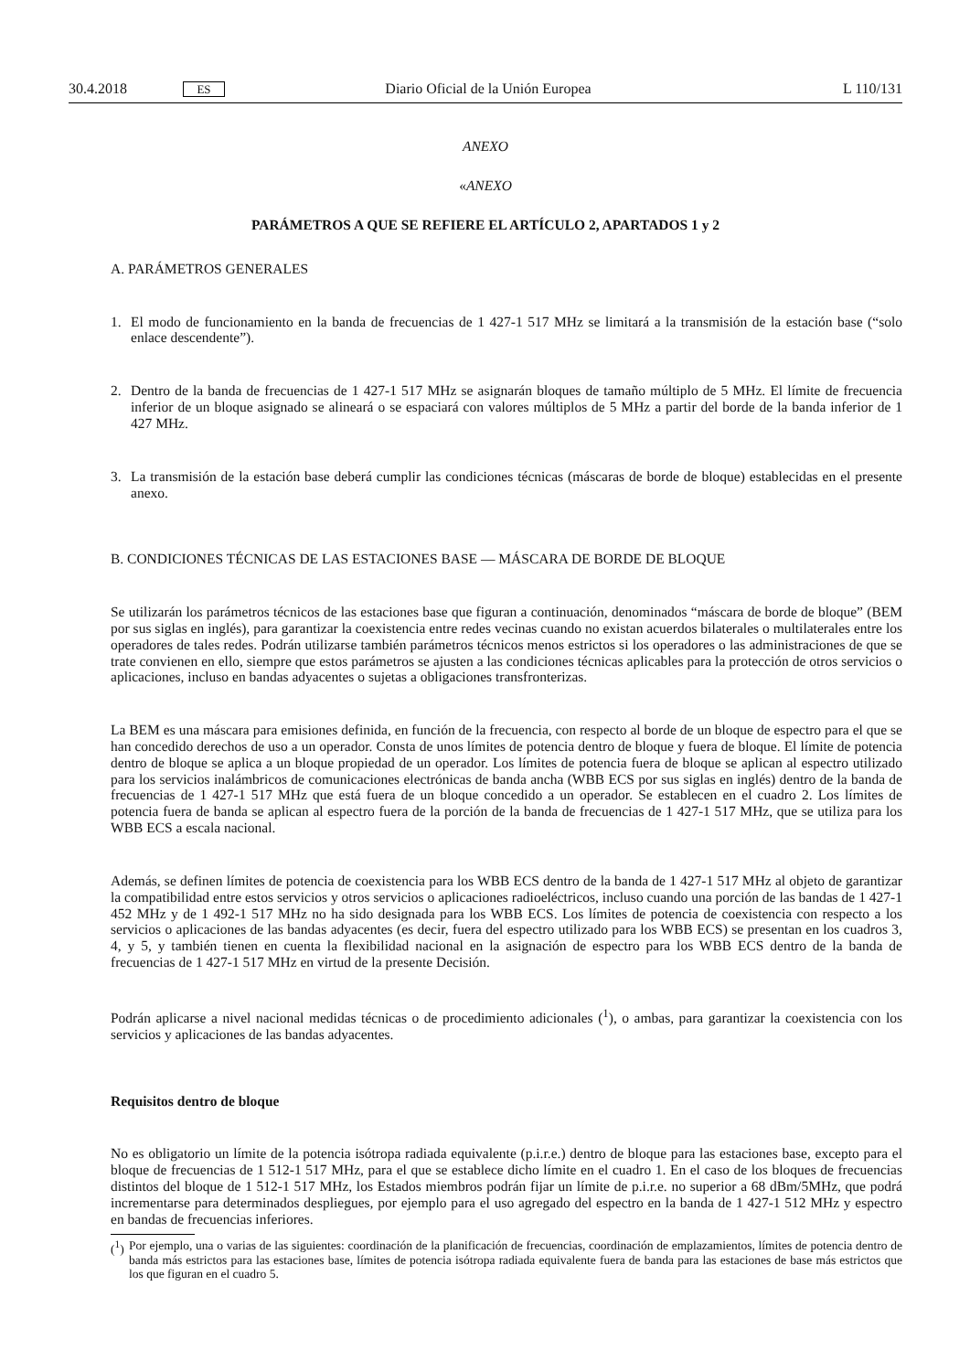30.4.2018
ES
Diario Oficial de la Unión Europea
L 110/131
ANEXO
«ANEXO
PARÁMETROS A QUE SE REFIERE EL ARTÍCULO 2, APARTADOS 1 y 2
A. PARÁMETROS GENERALES
1. El modo de funcionamiento en la banda de frecuencias de 1 427-1 517 MHz se limitará a la transmisión de la estación base (“solo enlace descendente”).
2. Dentro de la banda de frecuencias de 1 427-1 517 MHz se asignarán bloques de tamaño múltiplo de 5 MHz. El límite de frecuencia inferior de un bloque asignado se alineará o se espaciará con valores múltiplos de 5 MHz a partir del borde de la banda inferior de 1 427 MHz.
3. La transmisión de la estación base deberá cumplir las condiciones técnicas (máscaras de borde de bloque) establecidas en el presente anexo.
B. CONDICIONES TÉCNICAS DE LAS ESTACIONES BASE — MÁSCARA DE BORDE DE BLOQUE
Se utilizarán los parámetros técnicos de las estaciones base que figuran a continuación, denominados “máscara de borde de bloque” (BEM por sus siglas en inglés), para garantizar la coexistencia entre redes vecinas cuando no existan acuerdos bilaterales o multilaterales entre los operadores de tales redes. Podrán utilizarse también parámetros técnicos menos estrictos si los operadores o las administraciones de que se trate convienen en ello, siempre que estos parámetros se ajusten a las condiciones técnicas aplicables para la protección de otros servicios o aplicaciones, incluso en bandas adyacentes o sujetas a obligaciones transfronterizas.
La BEM es una máscara para emisiones definida, en función de la frecuencia, con respecto al borde de un bloque de espectro para el que se han concedido derechos de uso a un operador. Consta de unos límites de potencia dentro de bloque y fuera de bloque. El límite de potencia dentro de bloque se aplica a un bloque propiedad de un operador. Los límites de potencia fuera de bloque se aplican al espectro utilizado para los servicios inalámbricos de comunicaciones electrónicas de banda ancha (WBB ECS por sus siglas en inglés) dentro de la banda de frecuencias de 1 427-1 517 MHz que está fuera de un bloque concedido a un operador. Se establecen en el cuadro 2. Los límites de potencia fuera de banda se aplican al espectro fuera de la porción de la banda de frecuencias de 1 427-1 517 MHz, que se utiliza para los WBB ECS a escala nacional.
Además, se definen límites de potencia de coexistencia para los WBB ECS dentro de la banda de 1 427-1 517 MHz al objeto de garantizar la compatibilidad entre estos servicios y otros servicios o aplicaciones radioeléctricos, incluso cuando una porción de las bandas de 1 427-1 452 MHz y de 1 492-1 517 MHz no ha sido designada para los WBB ECS. Los límites de potencia de coexistencia con respecto a los servicios o aplicaciones de las bandas adyacentes (es decir, fuera del espectro utilizado para los WBB ECS) se presentan en los cuadros 3, 4, y 5, y también tienen en cuenta la flexibilidad nacional en la asignación de espectro para los WBB ECS dentro de la banda de frecuencias de 1 427-1 517 MHz en virtud de la presente Decisión.
Podrán aplicarse a nivel nacional medidas técnicas o de procedimiento adicionales (<sup>1</sup>), o ambas, para garantizar la coexistencia con los servicios y aplicaciones de las bandas adyacentes.
Requisitos dentro de bloque
No es obligatorio un límite de la potencia isótropa radiada equivalente (p.i.r.e.) dentro de bloque para las estaciones base, excepto para el bloque de frecuencias de 1 512-1 517 MHz, para el que se establece dicho límite en el cuadro 1. En el caso de los bloques de frecuencias distintos del bloque de 1 512-1 517 MHz, los Estados miembros podrán fijar un límite de p.i.r.e. no superior a 68 dBm/5MHz, que podrá incrementarse para determinados despliegues, por ejemplo para el uso agregado del espectro en la banda de 1 427-1 512 MHz y espectro en bandas de frecuencias inferiores.
(<sup>1</sup>)
Por ejemplo, una o varias de las siguientes: coordinación de la planificación de frecuencias, coordinación de emplazamientos, límites de potencia dentro de banda más estrictos para las estaciones base, límites de potencia isótropa radiada equivalente fuera de banda para las estaciones de base más estrictos que los que figuran en el cuadro 5.